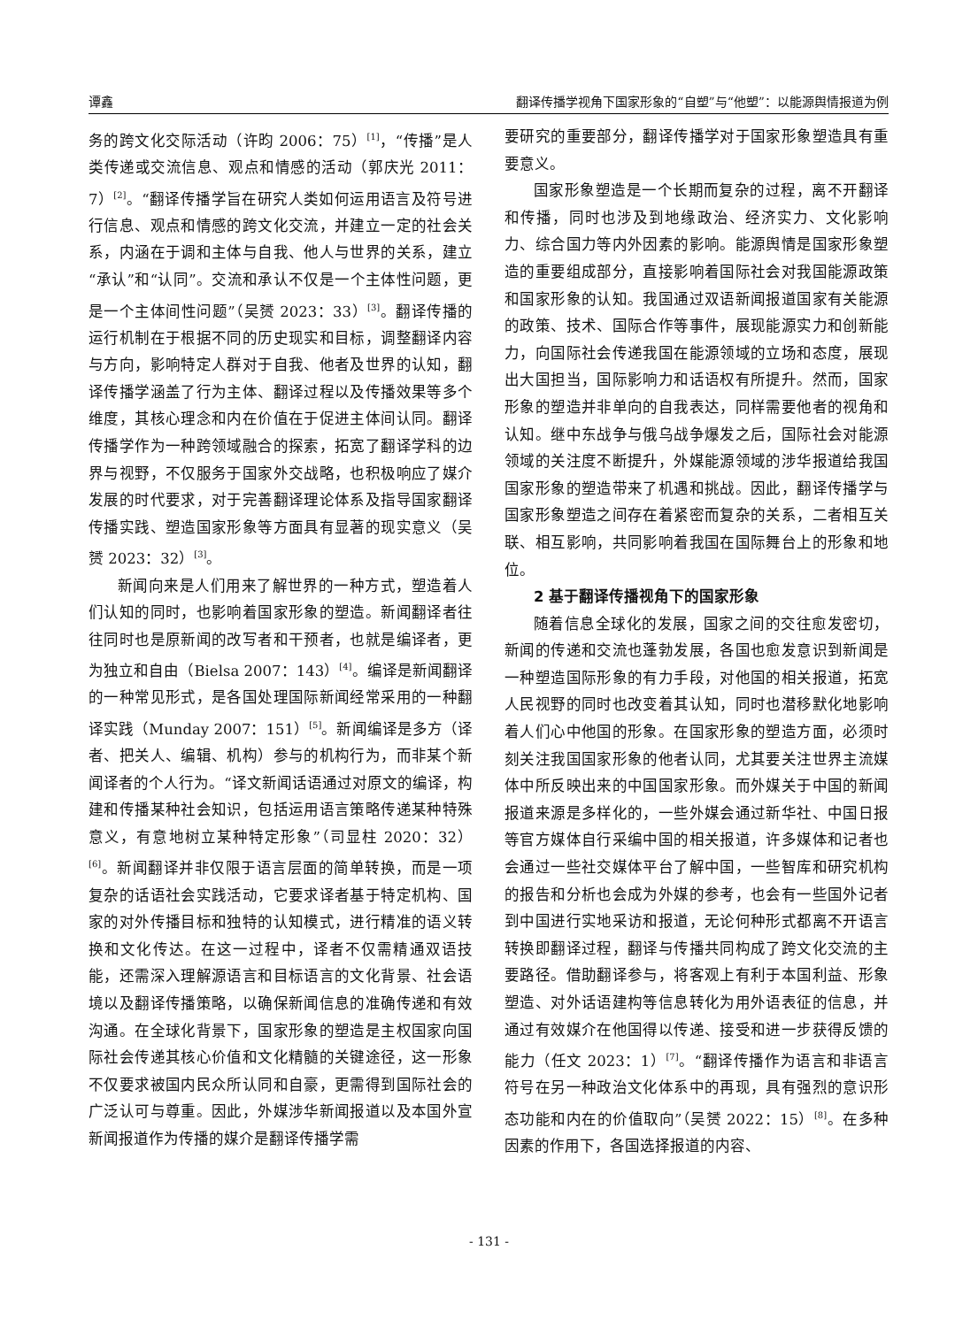谭鑫 翻译传播学视角下国家形象的“自塑”与“他塑”：以能源舆情报道为例
务的跨文化交际活动（许昀 2006：75）<sup>[1]</sup>，“传播”是人类传递或交流信息、观点和情感的活动（郭庆光 2011：7）<sup>[2]</sup>。“翻译传播学旨在研究人类如何运用语言及符号进行信息、观点和情感的跨文化交流，并建立一定的社会关系，内涵在于调和主体与自我、他人与世界的关系，建立“承认”和“认同”。交流和承认不仅是一个主体性问题，更是一个主体间性问题”（吴赟 2023：33）<sup>[3]</sup>。翻译传播的运行机制在于根据不同的历史现实和目标，调整翻译内容与方向，影响特定人群对于自我、他者及世界的认知，翻译传播学涵盖了行为主体、翻译过程以及传播效果等多个维度，其核心理念和内在价值在于促进主体间认同。翻译传播学作为一种跨领域融合的探索，拓宽了翻译学科的边界与视野，不仅服务于国家外交战略，也积极响应了媒介发展的时代要求，对于完善翻译理论体系及指导国家翻译传播实践、塑造国家形象等方面具有显著的现实意义（吴赟 2023：32）<sup>[3]</sup>。
新闻向来是人们用来了解世界的一种方式，塑造着人们认知的同时，也影响着国家形象的塑造。新闻翻译者往往同时也是原新闻的改写者和干预者，也就是编译者，更为独立和自由（Bielsa 2007：143）<sup>[4]</sup>。编译是新闻翻译的一种常见形式，是各国处理国际新闻经常采用的一种翻译实践（Munday 2007：151）<sup>[5]</sup>。新闻编译是多方（译者、把关人、编辑、机构）参与的机构行为，而非某个新闻译者的个人行为。“译文新闻话语通过对原文的编译，构建和传播某种社会知识，包括运用语言策略传递某种特殊意义，有意地树立某种特定形象”（司显柱 2020：32）<sup>[6]</sup>。新闻翻译并非仅限于语言层面的简单转换，而是一项复杂的话语社会实践活动，它要求译者基于特定机构、国家的对外传播目标和独特的认知模式，进行精准的语义转换和文化传达。在这一过程中，译者不仅需精通双语技能，还需深入理解源语言和目标语言的文化背景、社会语境以及翻译传播策略，以确保新闻信息的准确传递和有效沟通。在全球化背景下，国家形象的塑造是主权国家向国际社会传递其核心价值和文化精髓的关键途径，这一形象不仅要求被国内民众所认同和自豪，更需得到国际社会的广泛认可与尊重。因此，外媒涉华新闻报道以及本国外宣新闻报道作为传播的媒介是翻译传播学需
要研究的重要部分，翻译传播学对于国家形象塑造具有重要意义。
国家形象塑造是一个长期而复杂的过程，离不开翻译和传播，同时也涉及到地缘政治、经济实力、文化影响力、综合国力等内外因素的影响。能源舆情是国家形象塑造的重要组成部分，直接影响着国际社会对我国能源政策和国家形象的认知。我国通过双语新闻报道国家有关能源的政策、技术、国际合作等事件，展现能源实力和创新能力，向国际社会传递我国在能源领域的立场和态度，展现出大国担当，国际影响力和话语权有所提升。然而，国家形象的塑造并非单向的自我表达，同样需要他者的视角和认知。继中东战争与俄乌战争爆发之后，国际社会对能源领域的关注度不断提升，外媒能源领域的涉华报道给我国国家形象的塑造带来了机遇和挑战。因此，翻译传播学与国家形象塑造之间存在着紧密而复杂的关系，二者相互关联、相互影响，共同影响着我国在国际舞台上的形象和地位。
2 基于翻译传播视角下的国家形象
随着信息全球化的发展，国家之间的交往愈发密切，新闻的传递和交流也蓬勃发展，各国也愈发意识到新闻是一种塑造国际形象的有力手段，对他国的相关报道，拓宽人民视野的同时也改变着其认知，同时也潜移默化地影响着人们心中他国的形象。在国家形象的塑造方面，必须时刻关注我国国家形象的他者认同，尤其要关注世界主流媒体中所反映出来的中国国家形象。而外媒关于中国的新闻报道来源是多样化的，一些外媒会通过新华社、中国日报等官方媒体自行采编中国的相关报道，许多媒体和记者也会通过一些社交媒体平台了解中国，一些智库和研究机构的报告和分析也会成为外媒的参考，也会有一些国外记者到中国进行实地采访和报道，无论何种形式都离不开语言转换即翻译过程，翻译与传播共同构成了跨文化交流的主要路径。借助翻译参与，将客观上有利于本国利益、形象塑造、对外话语建构等信息转化为用外语表征的信息，并通过有效媒介在他国得以传递、接受和进一步获得反馈的能力（任文 2023：1）<sup>[7]</sup>。“翻译传播作为语言和非语言符号在另一种政治文化体系中的再现，具有强烈的意识形态功能和内在的价值取向”（吴赟 2022：15）<sup>[8]</sup>。在多种因素的作用下，各国选择报道的内容、
- 131 -